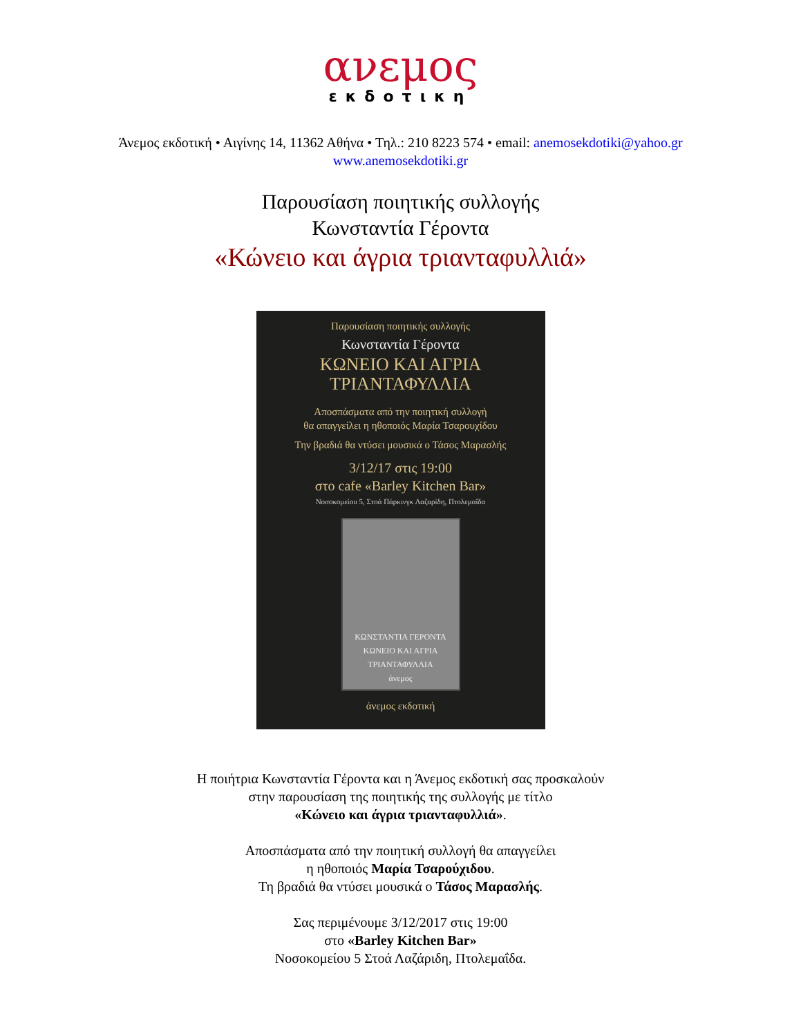ανεμος
εκδοτικη
Άνεμος εκδοτική • Αιγίνης 14, 11362 Αθήνα • Τηλ.: 210 8223 574 • email: anemosekdotiki@yahoo.gr
www.anemosekdotiki.gr
Παρουσίαση ποιητικής συλλογής
Κωνσταντία Γέροντα
«Κώνειο και άγρια τριανταφυλλιά»
Παρουσίαση ποιητικής συλλογής
Κωνσταντία Γέροντα
ΚΩΝΕΙΟ ΚΑΙ ΑΓΡΙΑ
ΤΡΙΑΝΤΑΦΥΛΛΙΑ
Αποσπάσματα από την ποιητική συλλογή
θα απαγγείλει η ηθοποιός Μαρία Τσαρουχίδου
Την βραδιά θα ντύσει μουσικά ο Τάσος Μαρασλής
3/12/17 στις 19:00
στο cafe «Barley Kitchen Bar»
Νοσοκομείου 5, Στοά Πάρκινγκ Λαζαρίδη, Πτολεμαΐδα
ΚΩΝΣΤΑΝΤΙΑ ΓΕΡΟΝΤΑ
ΚΩΝΕΙΟ ΚΑΙ ΑΓΡΙΑ
ΤΡΙΑΝΤΑΦΥΛΛΙΑ
άνεμος
άνεμος εκδοτική
Η ποιήτρια Κωνσταντία Γέροντα και η Άνεμος εκδοτική σας προσκαλούν
στην παρουσίαση της ποιητικής της συλλογής με τίτλο
«Κώνειο και άγρια τριανταφυλλιά».
Αποσπάσματα από την ποιητική συλλογή θα απαγγείλει
η ηθοποιός Μαρία Τσαρούχιδου.
Τη βραδιά θα ντύσει μουσικά ο Τάσος Μαρασλής.
Σας περιμένουμε 3/12/2017 στις 19:00
στο «Barley Kitchen Bar»
Νοσοκομείου 5 Στοά Λαζάριδη, Πτολεμαΐδα.